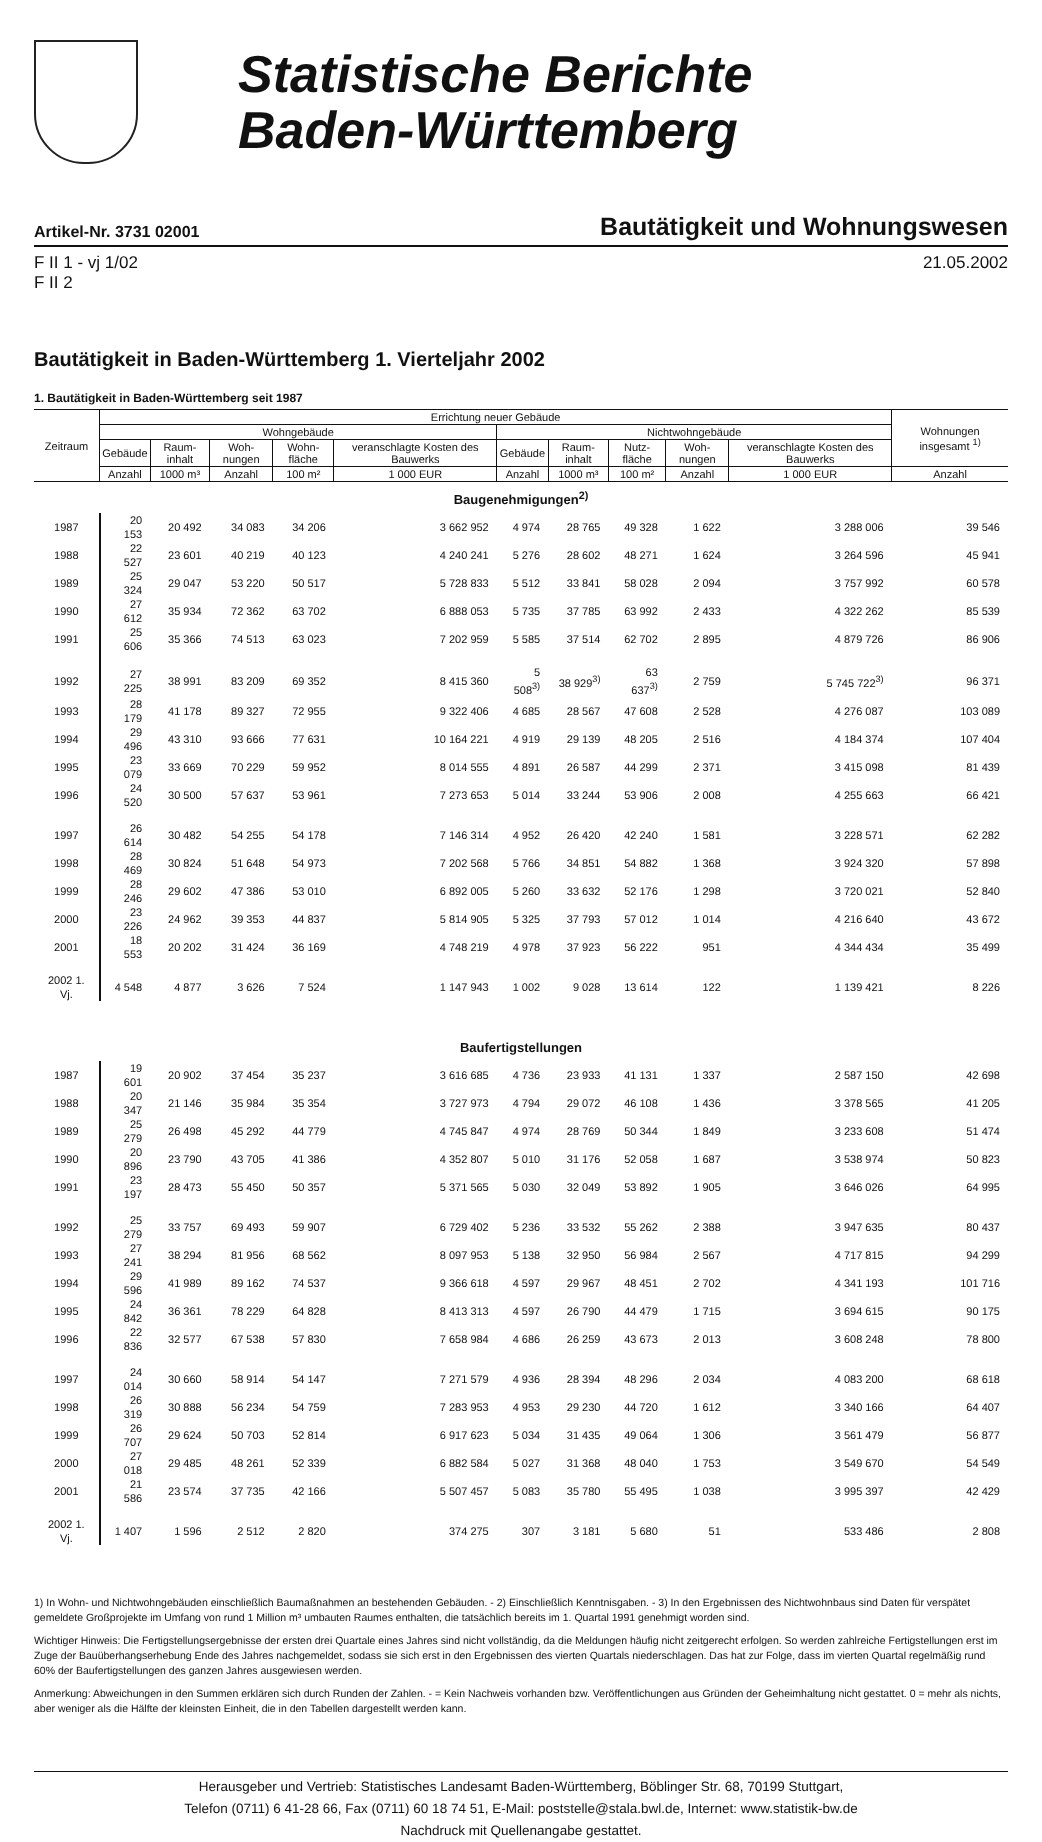Statistische Berichte
Baden-Württemberg
Artikel-Nr. 3731 02001 Bautätigkeit und Wohnungswesen
F II 1 - vj 1/02
F II 2
21.05.2002
Bautätigkeit in Baden-Württemberg 1. Vierteljahr 2002
1. Bautätigkeit in Baden-Württemberg seit 1987
| Zeitraum | Errichtung neuer Gebäude | | | | | | | | | | Wohnungen insgesamt <sup>1)</sup> |
| --- | --- | --- | --- | --- | --- | --- | --- | --- | --- | --- | --- |
| | Wohngebäude | | | | | Nichtwohngebäude | | | | | |
| | Gebäude | Raum-inhalt | Woh-nungen | Wohn-fläche | veranschlagte Kosten des Bauwerks | Gebäude | Raum-inhalt | Nutz-fläche | Woh-nungen | veranschlagte Kosten des Bauwerks | |
| | Anzahl | 1000 m³ | Anzahl | 100 m² | 1 000 EUR | Anzahl | 1000 m³ | 100 m² | Anzahl | 1 000 EUR | Anzahl |
| Baugenehmigungen<sup>2)</sup> | | | | | | | | | | | |
| 1987 | 20 153 | 20 492 | 34 083 | 34 206 | 3 662 952 | 4 974 | 28 765 | 49 328 | 1 622 | 3 288 006 | 39 546 |
| 1988 | 22 527 | 23 601 | 40 219 | 40 123 | 4 240 241 | 5 276 | 28 602 | 48 271 | 1 624 | 3 264 596 | 45 941 |
| 1989 | 25 324 | 29 047 | 53 220 | 50 517 | 5 728 833 | 5 512 | 33 841 | 58 028 | 2 094 | 3 757 992 | 60 578 |
| 1990 | 27 612 | 35 934 | 72 362 | 63 702 | 6 888 053 | 5 735 | 37 785 | 63 992 | 2 433 | 4 322 262 | 85 539 |
| 1991 | 25 606 | 35 366 | 74 513 | 63 023 | 7 202 959 | 5 585 | 37 514 | 62 702 | 2 895 | 4 879 726 | 86 906 |
| 1992 | 27 225 | 38 991 | 83 209 | 69 352 | 8 415 360 | 5 508<sup>3)</sup> | 38 929<sup>3)</sup> | 63 637<sup>3)</sup> | 2 759 | 5 745 722<sup>3)</sup> | 96 371 |
| 1993 | 28 179 | 41 178 | 89 327 | 72 955 | 9 322 406 | 4 685 | 28 567 | 47 608 | 2 528 | 4 276 087 | 103 089 |
| 1994 | 29 496 | 43 310 | 93 666 | 77 631 | 10 164 221 | 4 919 | 29 139 | 48 205 | 2 516 | 4 184 374 | 107 404 |
| 1995 | 23 079 | 33 669 | 70 229 | 59 952 | 8 014 555 | 4 891 | 26 587 | 44 299 | 2 371 | 3 415 098 | 81 439 |
| 1996 | 24 520 | 30 500 | 57 637 | 53 961 | 7 273 653 | 5 014 | 33 244 | 53 906 | 2 008 | 4 255 663 | 66 421 |
| 1997 | 26 614 | 30 482 | 54 255 | 54 178 | 7 146 314 | 4 952 | 26 420 | 42 240 | 1 581 | 3 228 571 | 62 282 |
| 1998 | 28 469 | 30 824 | 51 648 | 54 973 | 7 202 568 | 5 766 | 34 851 | 54 882 | 1 368 | 3 924 320 | 57 898 |
| 1999 | 28 246 | 29 602 | 47 386 | 53 010 | 6 892 005 | 5 260 | 33 632 | 52 176 | 1 298 | 3 720 021 | 52 840 |
| 2000 | 23 226 | 24 962 | 39 353 | 44 837 | 5 814 905 | 5 325 | 37 793 | 57 012 | 1 014 | 4 216 640 | 43 672 |
| 2001 | 18 553 | 20 202 | 31 424 | 36 169 | 4 748 219 | 4 978 | 37 923 | 56 222 | 951 | 4 344 434 | 35 499 |
| 2002 1. Vj. | 4 548 | 4 877 | 3 626 | 7 524 | 1 147 943 | 1 002 | 9 028 | 13 614 | 122 | 1 139 421 | 8 226 |
| Baufertigstellungen | | | | | | | | | | | |
| 1987 | 19 601 | 20 902 | 37 454 | 35 237 | 3 616 685 | 4 736 | 23 933 | 41 131 | 1 337 | 2 587 150 | 42 698 |
| 1988 | 20 347 | 21 146 | 35 984 | 35 354 | 3 727 973 | 4 794 | 29 072 | 46 108 | 1 436 | 3 378 565 | 41 205 |
| 1989 | 25 279 | 26 498 | 45 292 | 44 779 | 4 745 847 | 4 974 | 28 769 | 50 344 | 1 849 | 3 233 608 | 51 474 |
| 1990 | 20 896 | 23 790 | 43 705 | 41 386 | 4 352 807 | 5 010 | 31 176 | 52 058 | 1 687 | 3 538 974 | 50 823 |
| 1991 | 23 197 | 28 473 | 55 450 | 50 357 | 5 371 565 | 5 030 | 32 049 | 53 892 | 1 905 | 3 646 026 | 64 995 |
| 1992 | 25 279 | 33 757 | 69 493 | 59 907 | 6 729 402 | 5 236 | 33 532 | 55 262 | 2 388 | 3 947 635 | 80 437 |
| 1993 | 27 241 | 38 294 | 81 956 | 68 562 | 8 097 953 | 5 138 | 32 950 | 56 984 | 2 567 | 4 717 815 | 94 299 |
| 1994 | 29 596 | 41 989 | 89 162 | 74 537 | 9 366 618 | 4 597 | 29 967 | 48 451 | 2 702 | 4 341 193 | 101 716 |
| 1995 | 24 842 | 36 361 | 78 229 | 64 828 | 8 413 313 | 4 597 | 26 790 | 44 479 | 1 715 | 3 694 615 | 90 175 |
| 1996 | 22 836 | 32 577 | 67 538 | 57 830 | 7 658 984 | 4 686 | 26 259 | 43 673 | 2 013 | 3 608 248 | 78 800 |
| 1997 | 24 014 | 30 660 | 58 914 | 54 147 | 7 271 579 | 4 936 | 28 394 | 48 296 | 2 034 | 4 083 200 | 68 618 |
| 1998 | 26 319 | 30 888 | 56 234 | 54 759 | 7 283 953 | 4 953 | 29 230 | 44 720 | 1 612 | 3 340 166 | 64 407 |
| 1999 | 26 707 | 29 624 | 50 703 | 52 814 | 6 917 623 | 5 034 | 31 435 | 49 064 | 1 306 | 3 561 479 | 56 877 |
| 2000 | 27 018 | 29 485 | 48 261 | 52 339 | 6 882 584 | 5 027 | 31 368 | 48 040 | 1 753 | 3 549 670 | 54 549 |
| 2001 | 21 586 | 23 574 | 37 735 | 42 166 | 5 507 457 | 5 083 | 35 780 | 55 495 | 1 038 | 3 995 397 | 42 429 |
| 2002 1. Vj. | 1 407 | 1 596 | 2 512 | 2 820 | 374 275 | 307 | 3 181 | 5 680 | 51 | 533 486 | 2 808 |
1) In Wohn- und Nichtwohngebäuden einschließlich Baumaßnahmen an bestehenden Gebäuden. - 2) Einschließlich Kenntnisgaben. - 3) In den Ergebnissen des Nichtwohnbaus sind Daten für verspätet gemeldete Großprojekte im Umfang von rund 1 Million m³ umbauten Raumes enthalten, die tatsächlich bereits im 1. Quartal 1991 genehmigt worden sind.
Wichtiger Hinweis: Die Fertigstellungsergebnisse der ersten drei Quartale eines Jahres sind nicht vollständig, da die Meldungen häufig nicht zeitgerecht erfolgen. So werden zahlreiche Fertigstellungen erst im Zuge der Bauüberhangserhebung Ende des Jahres nachgemeldet, sodass sie sich erst in den Ergebnissen des vierten Quartals niederschlagen. Das hat zur Folge, dass im vierten Quartal regelmäßig rund 60% der Baufertigstellungen des ganzen Jahres ausgewiesen werden.
Anmerkung: Abweichungen in den Summen erklären sich durch Runden der Zahlen. - = Kein Nachweis vorhanden bzw. Veröffentlichungen aus Gründen der Geheimhaltung nicht gestattet. 0 = mehr als nichts, aber weniger als die Hälfte der kleinsten Einheit, die in den Tabellen dargestellt werden kann.
Herausgeber und Vertrieb: Statistisches Landesamt Baden-Württemberg, Böblinger Str. 68, 70199 Stuttgart,
Telefon (0711) 6 41-28 66, Fax (0711) 60 18 74 51, E-Mail: poststelle@stala.bwl.de, Internet: www.statistik-bw.de
Nachdruck mit Quellenangabe gestattet.